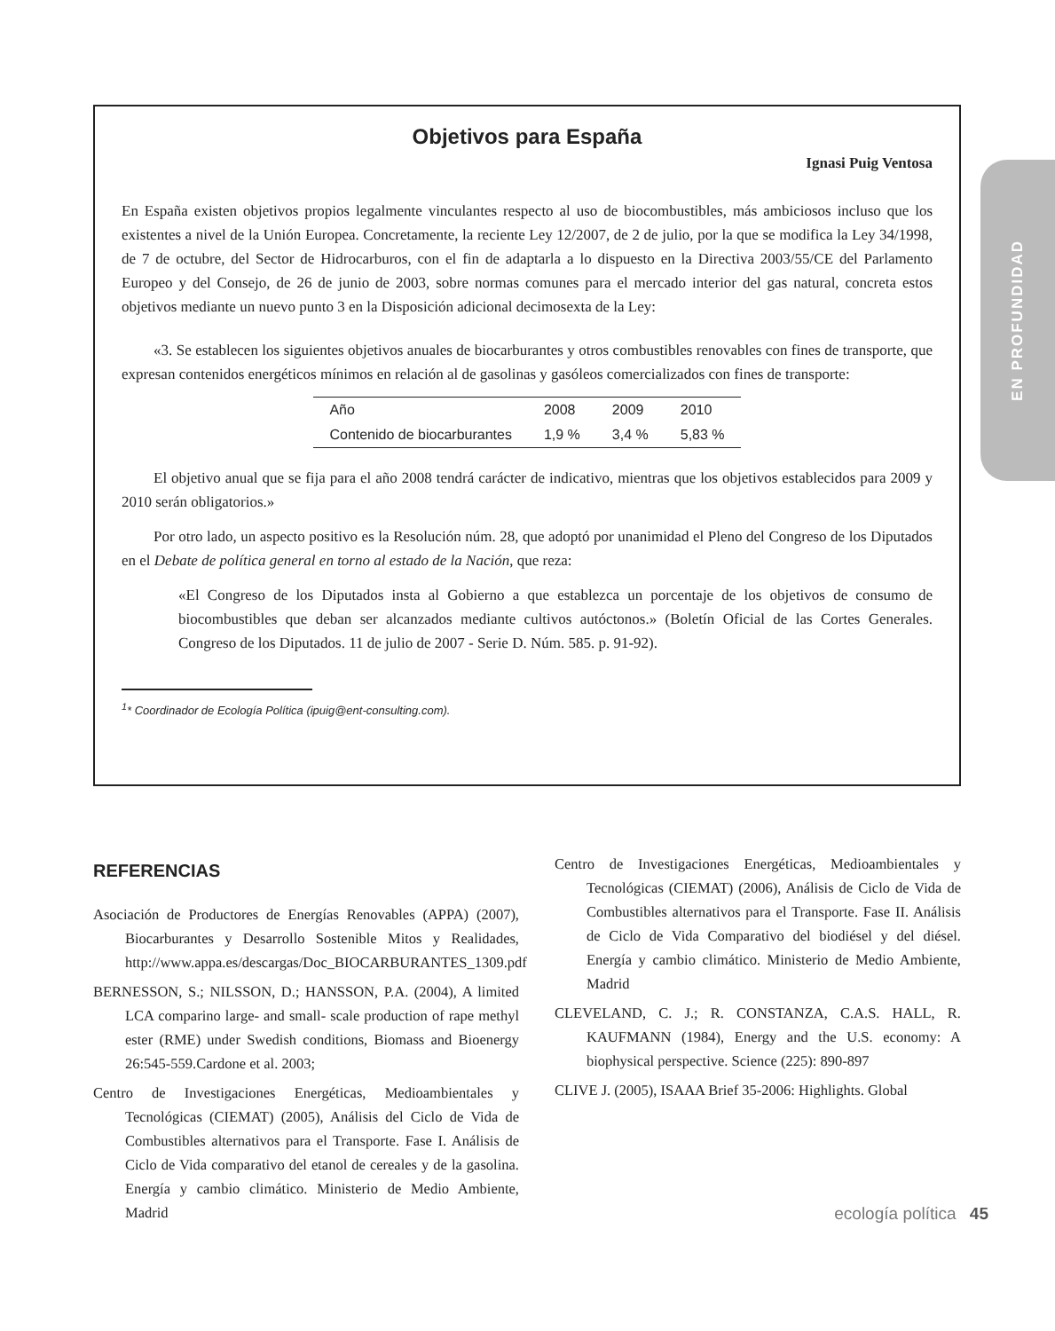EN PROFUNDIDAD
Objetivos para España
Ignasi Puig Ventosa
En España existen objetivos propios legalmente vinculantes respecto al uso de biocombustibles, más ambiciosos incluso que los existentes a nivel de la Unión Europea. Concretamente, la reciente Ley 12/2007, de 2 de julio, por la que se modifica la Ley 34/1998, de 7 de octubre, del Sector de Hidrocarburos, con el fin de adaptarla a lo dispuesto en la Directiva 2003/55/CE del Parlamento Europeo y del Consejo, de 26 de junio de 2003, sobre normas comunes para el mercado interior del gas natural, concreta estos objetivos mediante un nuevo punto 3 en la Disposición adicional decimosexta de la Ley:
«3. Se establecen los siguientes objetivos anuales de biocarburantes y otros combustibles renovables con fines de transporte, que expresan contenidos energéticos mínimos en relación al de gasolinas y gasóleos comercializados con fines de transporte:
| Año | 2008 | 2009 | 2010 |
| Contenido de biocarburantes | 1,9 % | 3,4 % | 5,83 % |
El objetivo anual que se fija para el año 2008 tendrá carácter de indicativo, mientras que los objetivos establecidos para 2009 y 2010 serán obligatorios.»
Por otro lado, un aspecto positivo es la Resolución núm. 28, que adoptó por unanimidad el Pleno del Congreso de los Diputados en el Debate de política general en torno al estado de la Nación, que reza:
«El Congreso de los Diputados insta al Gobierno a que establezca un porcentaje de los objetivos de consumo de biocombustibles que deban ser alcanzados mediante cultivos autóctonos.» (Boletín Oficial de las Cortes Generales. Congreso de los Diputados. 11 de julio de 2007 - Serie D. Núm. 585. p. 91-92).
<sup>1</sup>* Coordinador de Ecología Política (ipuig@ent-consulting.com).
REFERENCIAS
Asociación de Productores de Energías Renovables (APPA) (2007), Biocarburantes y Desarrollo Sostenible Mitos y Realidades, http://www.appa.es/descargas/Doc_BIOCARBURANTES_1309.pdf
BERNESSON, S.; NILSSON, D.; HANSSON, P.A. (2004), A limited LCA comparino large- and small- scale production of rape methyl ester (RME) under Swedish conditions, Biomass and Bioenergy 26:545-559.Cardone et al. 2003;
Centro de Investigaciones Energéticas, Medioambientales y Tecnológicas (CIEMAT) (2005), Análisis del Ciclo de Vida de Combustibles alternativos para el Transporte. Fase I. Análisis de Ciclo de Vida comparativo del etanol de cereales y de la gasolina. Energía y cambio climático. Ministerio de Medio Ambiente, Madrid
Centro de Investigaciones Energéticas, Medioambientales y Tecnológicas (CIEMAT) (2006), Análisis de Ciclo de Vida de Combustibles alternativos para el Transporte. Fase II. Análisis de Ciclo de Vida Comparativo del biodiésel y del diésel. Energía y cambio climático. Ministerio de Medio Ambiente, Madrid
CLEVELAND, C. J.; R. CONSTANZA, C.A.S. HALL, R. KAUFMANN (1984), Energy and the U.S. economy: A biophysical perspective. Science (225): 890-897
CLIVE J. (2005), ISAAA Brief 35-2006: Highlights. Global
ecología política 45